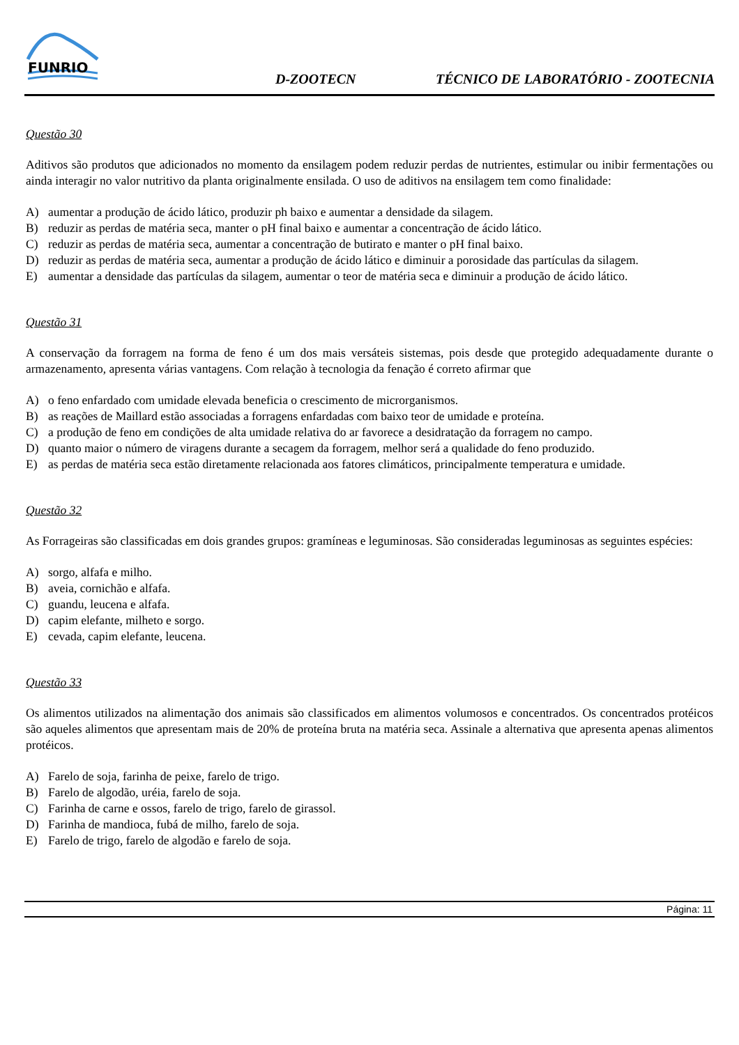FUNRIO
D-ZOOTECN
TÉCNICO DE LABORATÓRIO - ZOOTECNIA
Questão 30
Aditivos são produtos que adicionados no momento da ensilagem podem reduzir perdas de nutrientes, estimular ou inibir fermentações ou ainda interagir no valor nutritivo da planta originalmente ensilada. O uso de aditivos na ensilagem tem como finalidade:
A) aumentar a produção de ácido lático, produzir ph baixo e aumentar a densidade da silagem.
B) reduzir as perdas de matéria seca, manter o pH final baixo e aumentar a concentração de ácido lático.
C) reduzir as perdas de matéria seca, aumentar a concentração de butirato e manter o pH final baixo.
D) reduzir as perdas de matéria seca, aumentar a produção de ácido lático e diminuir a porosidade das partículas da silagem.
E) aumentar a densidade das partículas da silagem, aumentar o teor de matéria seca e diminuir a produção de ácido lático.
Questão 31
A conservação da forragem na forma de feno é um dos mais versáteis sistemas, pois desde que protegido adequadamente durante o armazenamento, apresenta várias vantagens. Com relação à tecnologia da fenação é correto afirmar que
A) o feno enfardado com umidade elevada beneficia o crescimento de microrganismos.
B) as reações de Maillard estão associadas a forragens enfardadas com baixo teor de umidade e proteína.
C) a produção de feno em condições de alta umidade relativa do ar favorece a desidratação da forragem no campo.
D) quanto maior o número de viragens durante a secagem da forragem, melhor será a qualidade do feno produzido.
E) as perdas de matéria seca estão diretamente relacionada aos fatores climáticos, principalmente temperatura e umidade.
Questão 32
As Forrageiras são classificadas em dois grandes grupos: gramíneas e leguminosas. São consideradas leguminosas as seguintes espécies:
A) sorgo, alfafa e milho.
B) aveia, cornichão e alfafa.
C) guandu, leucena e alfafa.
D) capim elefante, milheto e sorgo.
E) cevada, capim elefante, leucena.
Questão 33
Os alimentos utilizados na alimentação dos animais são classificados em alimentos volumosos e concentrados. Os concentrados protéicos são aqueles alimentos que apresentam mais de 20% de proteína bruta na matéria seca. Assinale a alternativa que apresenta apenas alimentos protéicos.
A) Farelo de soja, farinha de peixe, farelo de trigo.
B) Farelo de algodão, uréia, farelo de soja.
C) Farinha de carne e ossos, farelo de trigo, farelo de girassol.
D) Farinha de mandioca, fubá de milho, farelo de soja.
E) Farelo de trigo, farelo de algodão e farelo de soja.
Página: 11